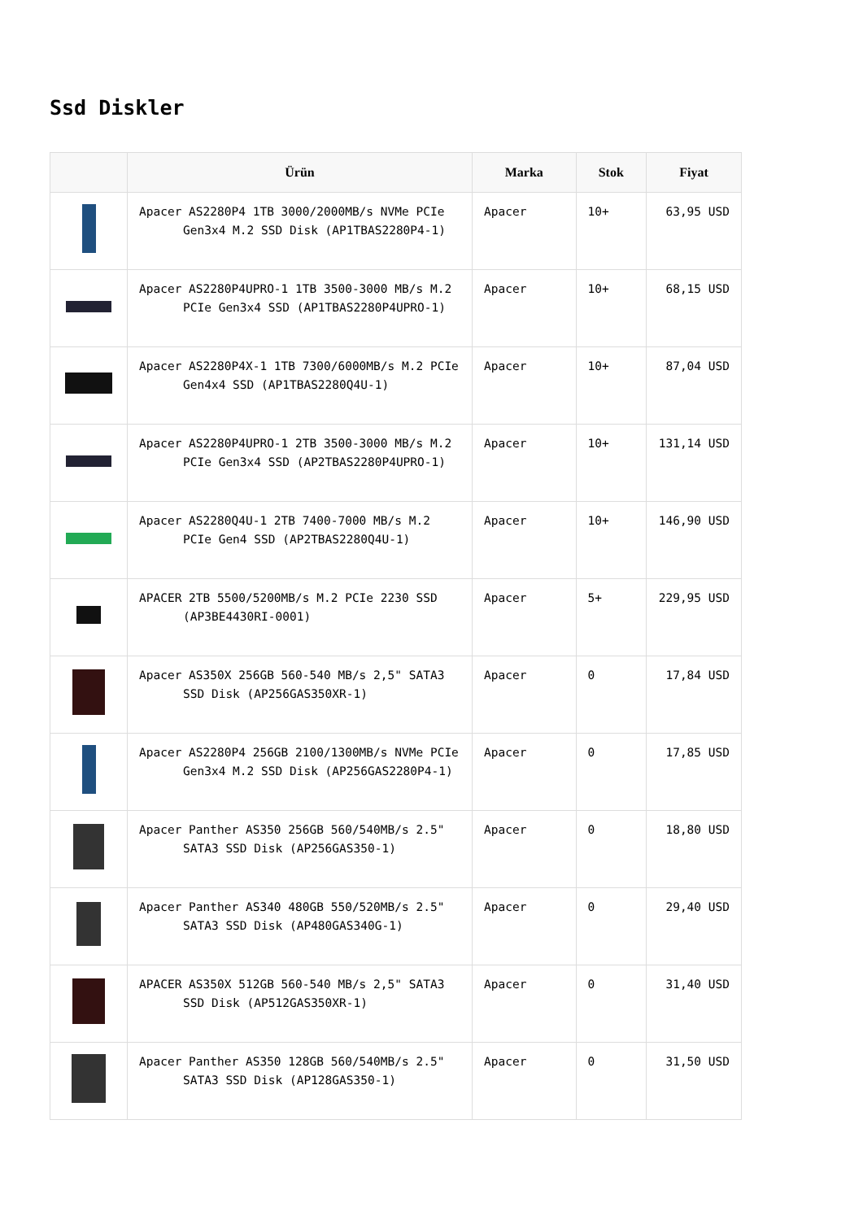Ssd Diskler
| | Ürün | Marka | Stok | Fiyat |
| --- | --- | --- | --- | --- |
| | Apacer AS2280P4 1TB 3000/2000MB/s NVMe PCIe Gen3x4 M.2 SSD Disk (AP1TBAS2280P4-1) | Apacer | 10+ | 63,95 USD |
| | Apacer AS2280P4UPRO-1 1TB 3500-3000 MB/s M.2 PCIe Gen3x4 SSD (AP1TBAS2280P4UPRO-1) | Apacer | 10+ | 68,15 USD |
| | Apacer AS2280P4X-1 1TB 7300/6000MB/s M.2 PCIe Gen4x4 SSD (AP1TBAS2280Q4U-1) | Apacer | 10+ | 87,04 USD |
| | Apacer AS2280P4UPRO-1 2TB 3500-3000 MB/s M.2 PCIe Gen3x4 SSD (AP2TBAS2280P4UPRO-1) | Apacer | 10+ | 131,14 USD |
| | Apacer AS2280Q4U-1 2TB 7400-7000 MB/s M.2 PCIe Gen4 SSD (AP2TBAS2280Q4U-1) | Apacer | 10+ | 146,90 USD |
| | APACER 2TB 5500/5200MB/s M.2 PCIe 2230 SSD (AP3BE4430RI-0001) | Apacer | 5+ | 229,95 USD |
| | Apacer AS350X 256GB 560-540 MB/s 2,5" SATA3 SSD Disk (AP256GAS350XR-1) | Apacer | 0 | 17,84 USD |
| | Apacer AS2280P4 256GB 2100/1300MB/s NVMe PCIe Gen3x4 M.2 SSD Disk (AP256GAS2280P4-1) | Apacer | 0 | 17,85 USD |
| | Apacer Panther AS350 256GB 560/540MB/s 2.5" SATA3 SSD Disk (AP256GAS350-1) | Apacer | 0 | 18,80 USD |
| | Apacer Panther AS340 480GB 550/520MB/s 2.5" SATA3 SSD Disk (AP480GAS340G-1) | Apacer | 0 | 29,40 USD |
| | APACER AS350X 512GB 560-540 MB/s 2,5" SATA3 SSD Disk (AP512GAS350XR-1) | Apacer | 0 | 31,40 USD |
| | Apacer Panther AS350 128GB 560/540MB/s 2.5" SATA3 SSD Disk (AP128GAS350-1) | Apacer | 0 | 31,50 USD |